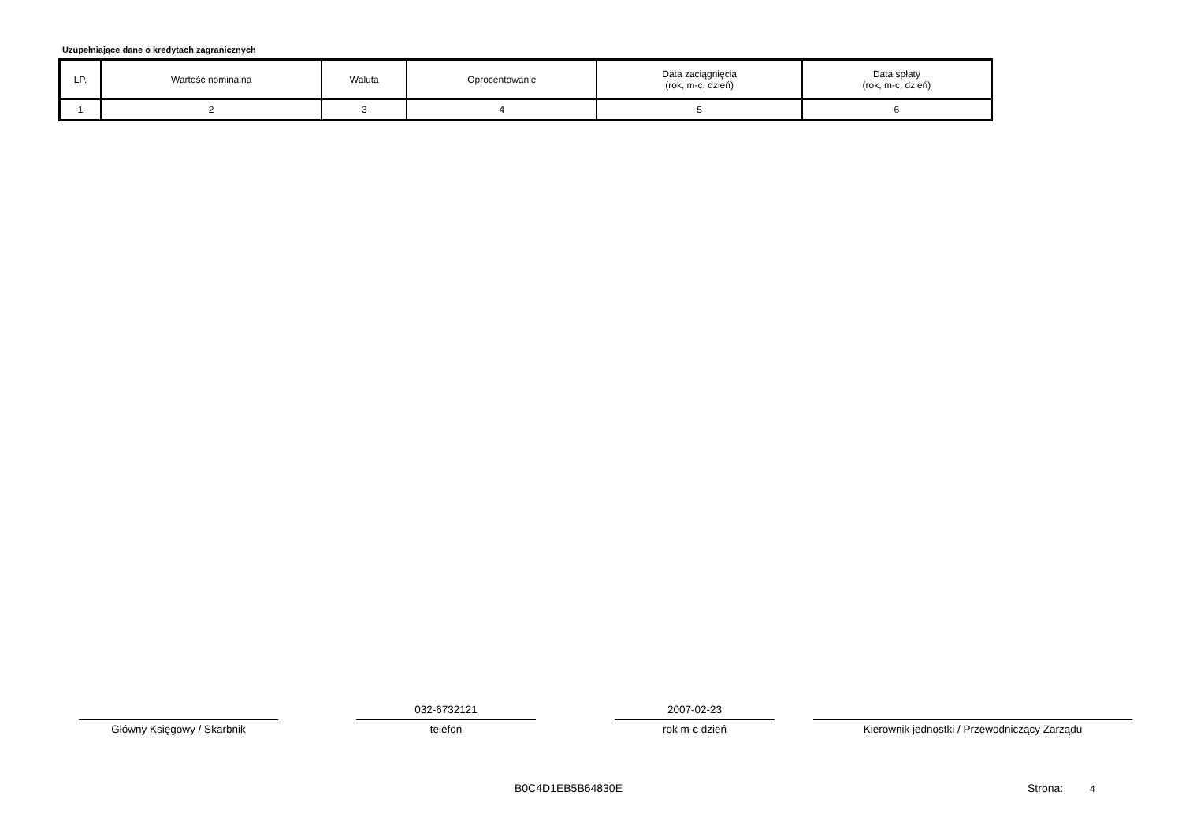Uzupełniające dane o kredytach zagranicznych
| LP. | Wartość nominalna | Waluta | Oprocentowanie | Data zaciągnięcia (rok, m-c, dzień) | Data spłaty (rok, m-c, dzień) |
| 1 | 2 | 3 | 4 | 5 | 6 |
Główny Księgowy / Skarbnik
032-6732121
telefon
2007-02-23
rok m-c dzień
Kierownik jednostki / Przewodniczący Zarządu
B0C4D1EB5B64830E Strona: 4